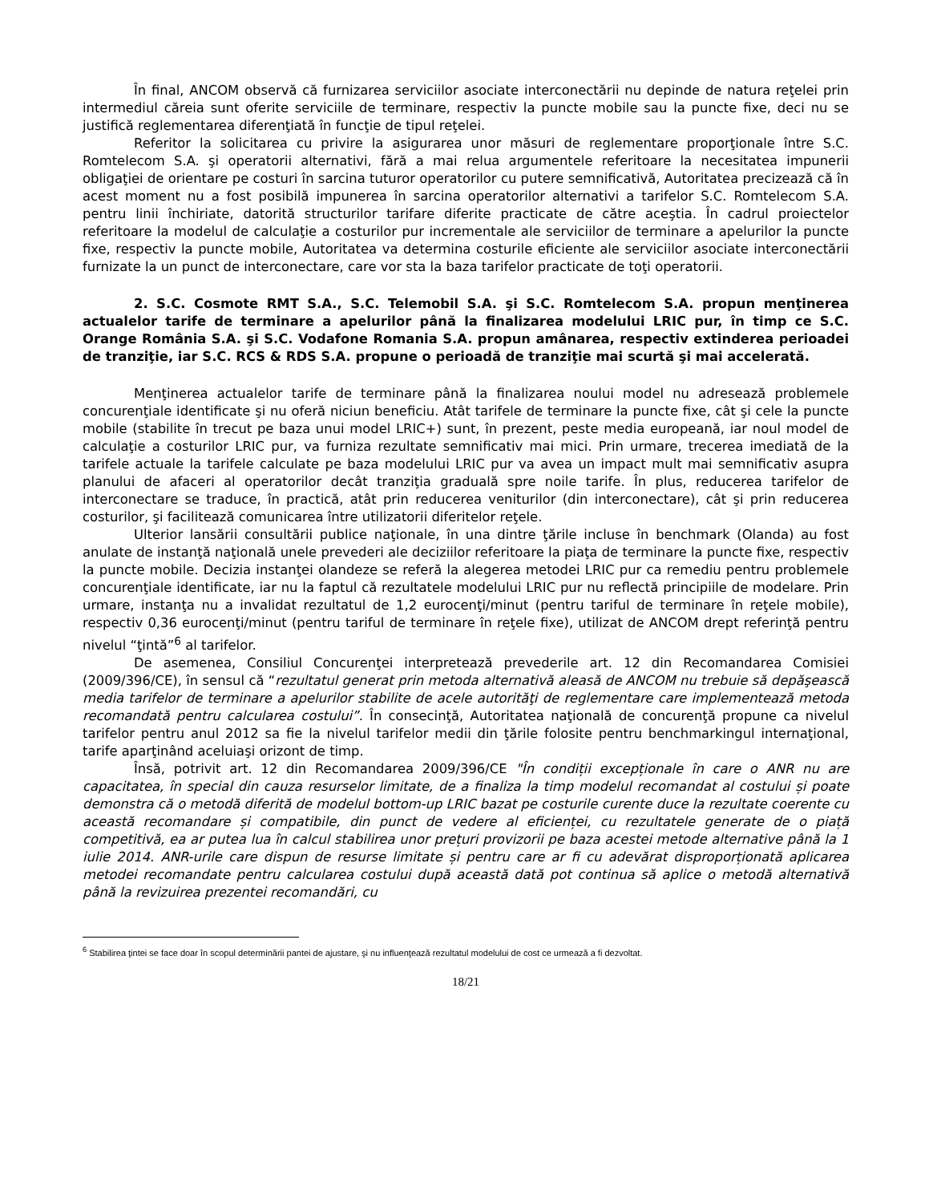În final, ANCOM observă că furnizarea serviciilor asociate interconectării nu depinde de natura reţelei prin intermediul căreia sunt oferite serviciile de terminare, respectiv la puncte mobile sau la puncte fixe, deci nu se justifică reglementarea diferenţiată în funcţie de tipul reţelei.
Referitor la solicitarea cu privire la asigurarea unor măsuri de reglementare proporţionale între S.C. Romtelecom S.A. şi operatorii alternativi, fără a mai relua argumentele referitoare la necesitatea impunerii obligaţiei de orientare pe costuri în sarcina tuturor operatorilor cu putere semnificativă, Autoritatea precizează că în acest moment nu a fost posibilă impunerea în sarcina operatorilor alternativi a tarifelor S.C. Romtelecom S.A. pentru linii închiriate, datorită structurilor tarifare diferite practicate de către aceştia. În cadrul proiectelor referitoare la modelul de calculaţie a costurilor pur incrementale ale serviciilor de terminare a apelurilor la puncte fixe, respectiv la puncte mobile, Autoritatea va determina costurile eficiente ale serviciilor asociate interconectării furnizate la un punct de interconectare, care vor sta la baza tarifelor practicate de toţi operatorii.
2. S.C. Cosmote RMT S.A., S.C. Telemobil S.A. şi S.C. Romtelecom S.A. propun menţinerea actualelor tarife de terminare a apelurilor până la finalizarea modelului LRIC pur, în timp ce S.C. Orange România S.A. şi S.C. Vodafone Romania S.A. propun amânarea, respectiv extinderea perioadei de tranziţie, iar S.C. RCS & RDS S.A. propune o perioadă de tranziţie mai scurtă şi mai accelerată.
Menţinerea actualelor tarife de terminare până la finalizarea noului model nu adresează problemele concurenţiale identificate şi nu oferă niciun beneficiu. Atât tarifele de terminare la puncte fixe, cât şi cele la puncte mobile (stabilite în trecut pe baza unui model LRIC+) sunt, în prezent, peste media europeană, iar noul model de calculaţie a costurilor LRIC pur, va furniza rezultate semnificativ mai mici. Prin urmare, trecerea imediată de la tarifele actuale la tarifele calculate pe baza modelului LRIC pur va avea un impact mult mai semnificativ asupra planului de afaceri al operatorilor decât tranziţia graduală spre noile tarife. În plus, reducerea tarifelor de interconectare se traduce, în practică, atât prin reducerea veniturilor (din interconectare), cât şi prin reducerea costurilor, şi facilitează comunicarea între utilizatorii diferitelor reţele.
Ulterior lansării consultării publice naţionale, în una dintre ţările incluse în benchmark (Olanda) au fost anulate de instanţă naţională unele prevederi ale deciziilor referitoare la piaţa de terminare la puncte fixe, respectiv la puncte mobile. Decizia instanţei olandeze se referă la alegerea metodei LRIC pur ca remediu pentru problemele concurenţiale identificate, iar nu la faptul că rezultatele modelului LRIC pur nu reflectă principiile de modelare. Prin urmare, instanţa nu a invalidat rezultatul de 1,2 eurocenţi/minut (pentru tariful de terminare în reţele mobile), respectiv 0,36 eurocenţi/minut (pentru tariful de terminare în reţele fixe), utilizat de ANCOM drept referinţă pentru nivelul “ţintă”<sup>6</sup> al tarifelor.
De asemenea, Consiliul Concurenţei interpretează prevederile art. 12 din Recomandarea Comisiei (2009/396/CE), în sensul că “rezultatul generat prin metoda alternativă aleasă de ANCOM nu trebuie să depăşească media tarifelor de terminare a apelurilor stabilite de acele autorităţi de reglementare care implementează metoda recomandată pentru calcularea costului”. În consecinţă, Autoritatea naţională de concurenţă propune ca nivelul tarifelor pentru anul 2012 sa fie la nivelul tarifelor medii din ţările folosite pentru benchmarkingul internaţional, tarife aparţinând aceluiaşi orizont de timp.
Însă, potrivit art. 12 din Recomandarea 2009/396/CE "În condiții excepționale în care o ANR nu are capacitatea, în special din cauza resurselor limitate, de a finaliza la timp modelul recomandat al costului și poate demonstra că o metodă diferită de modelul bottom-up LRIC bazat pe costurile curente duce la rezultate coerente cu această recomandare și compatibile, din punct de vedere al eficienței, cu rezultatele generate de o piață competitivă, ea ar putea lua în calcul stabilirea unor prețuri provizorii pe baza acestei metode alternative până la 1 iulie 2014. ANR-urile care dispun de resurse limitate și pentru care ar fi cu adevărat disproporționată aplicarea metodei recomandate pentru calcularea costului după această dată pot continua să aplice o metodă alternativă până la revizuirea prezentei recomandări, cu
<sup>6</sup> Stabilirea ţintei se face doar în scopul determinării pantei de ajustare, şi nu influenţează rezultatul modelului de cost ce urmează a fi dezvoltat.
18/21